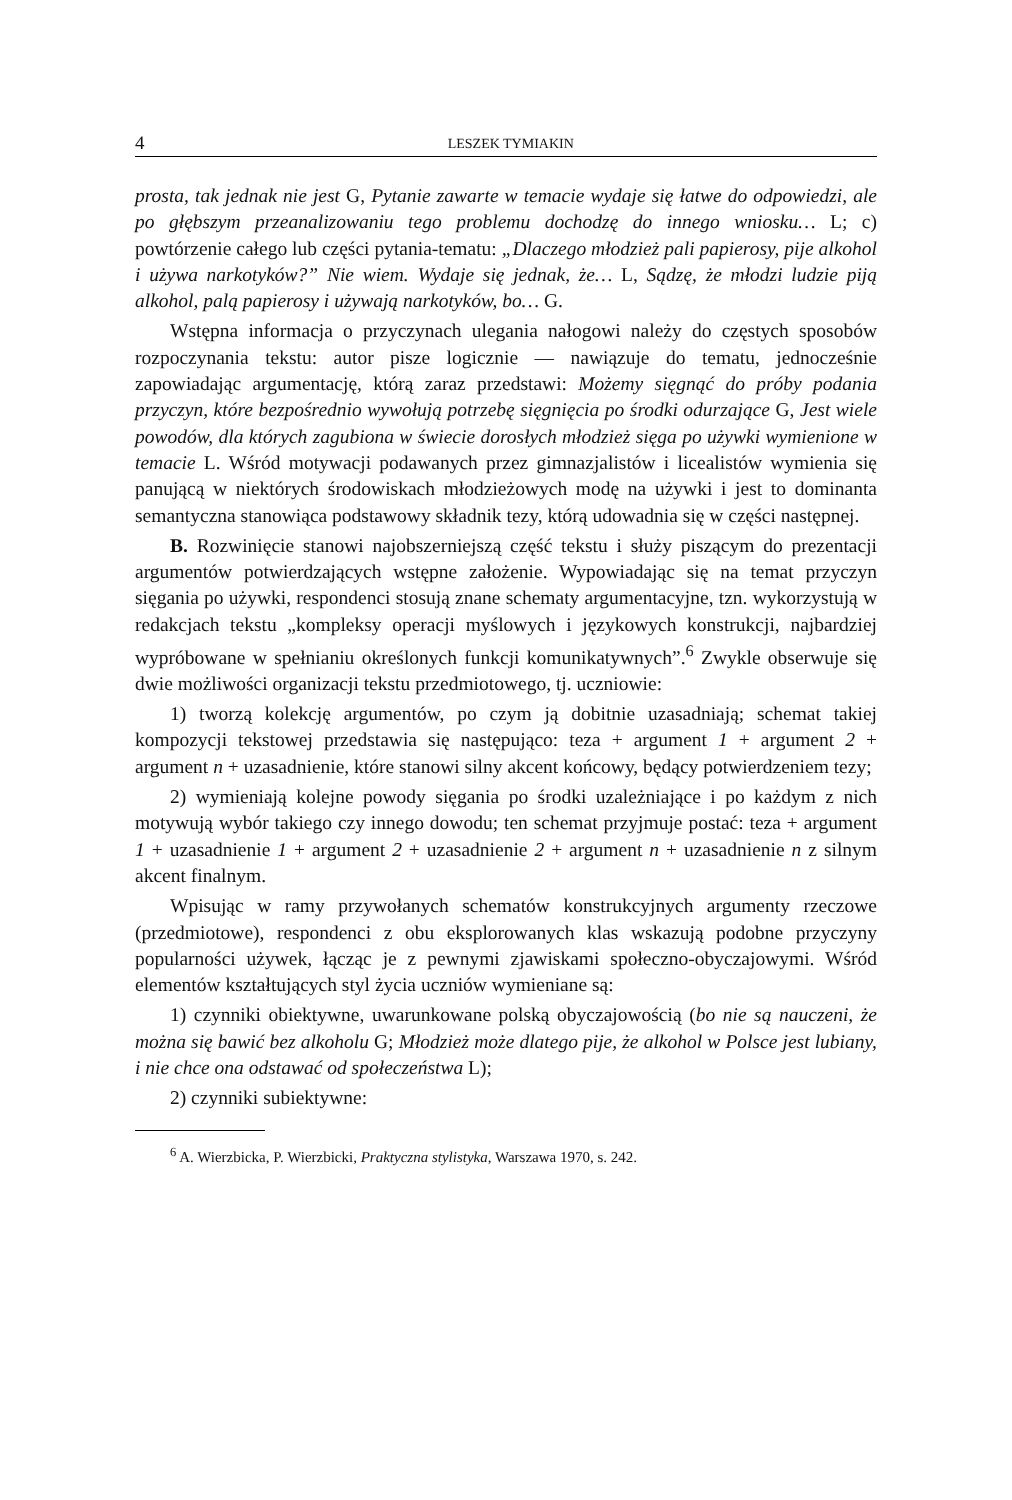4 LESZEK TYMIAKIN
prosta, tak jednak nie jest G, Pytanie zawarte w temacie wydaje się łatwe do odpowiedzi, ale po głębszym przeanalizowaniu tego problemu dochodzę do innego wniosku… L; c) powtórzenie całego lub części pytania-tematu: „Dlaczego młodzież pali papierosy, pije alkohol i używa narkotyków?” Nie wiem. Wydaje się jednak, że… L, Sądzę, że młodzi ludzie piją alkohol, palą papierosy i używają narkotyków, bo… G.
Wstępna informacja o przyczynach ulegania nałogowi należy do częstych sposobów rozpoczynania tekstu: autor pisze logicznie — nawiązuje do tematu, jednocześnie zapowiadając argumentację, którą zaraz przedstawi: Możemy sięgnąć do próby podania przyczyn, które bezpośrednio wywołują potrzebę sięgnięcia po środki odurzające G, Jest wiele powodów, dla których zagubiona w świecie dorosłych młodzież sięga po używki wymienione w temacie L. Wśród motywacji podawanych przez gimnazjalistów i licealistów wymienia się panującą w niektórych środowiskach młodzieżowych modę na używki i jest to dominanta semantyczna stanowiąca podstawowy składnik tezy, którą udowadnia się w części następnej.
B. Rozwinięcie stanowi najobszerniejszą część tekstu i służy piszącym do prezentacji argumentów potwierdzających wstępne założenie. Wypowiadając się na temat przyczyn sięgania po używki, respondenci stosują znane schematy argumentacyjne, tzn. wykorzystują w redakcjach tekstu „kompleksy operacji myślowych i językowych konstrukcji, najbardziej wypróbowane w spełnianiu określonych funkcji komunikatywnych”.<sup>6</sup> Zwykle obserwuje się dwie możliwości organizacji tekstu przedmiotowego, tj. uczniowie:
1) tworzą kolekcję argumentów, po czym ją dobitnie uzasadniają; schemat takiej kompozycji tekstowej przedstawia się następująco: teza + argument 1 + argument 2 + argument n + uzasadnienie, które stanowi silny akcent końcowy, będący potwierdzeniem tezy;
2) wymieniają kolejne powody sięgania po środki uzależniające i po każdym z nich motywują wybór takiego czy innego dowodu; ten schemat przyjmuje postać: teza + argument 1 + uzasadnienie 1 + argument 2 + uzasadnienie 2 + argument n + uzasadnienie n z silnym akcent finalnym.
Wpisując w ramy przywołanych schematów konstrukcyjnych argumenty rzeczowe (przedmiotowe), respondenci z obu eksplorowanych klas wskazują podobne przyczyny popularności używek, łącząc je z pewnymi zjawiskami społeczno-obyczajowymi. Wśród elementów kształtujących styl życia uczniów wymieniane są:
1) czynniki obiektywne, uwarunkowane polską obyczajowością (bo nie są nauczeni, że można się bawić bez alkoholu G; Młodzież może dlatego pije, że alkohol w Polsce jest lubiany, i nie chce ona odstawać od społeczeństwa L);
2) czynniki subiektywne:
<sup>6</sup> A. Wierzbicka, P. Wierzbicki, Praktyczna stylistyka, Warszawa 1970, s. 242.